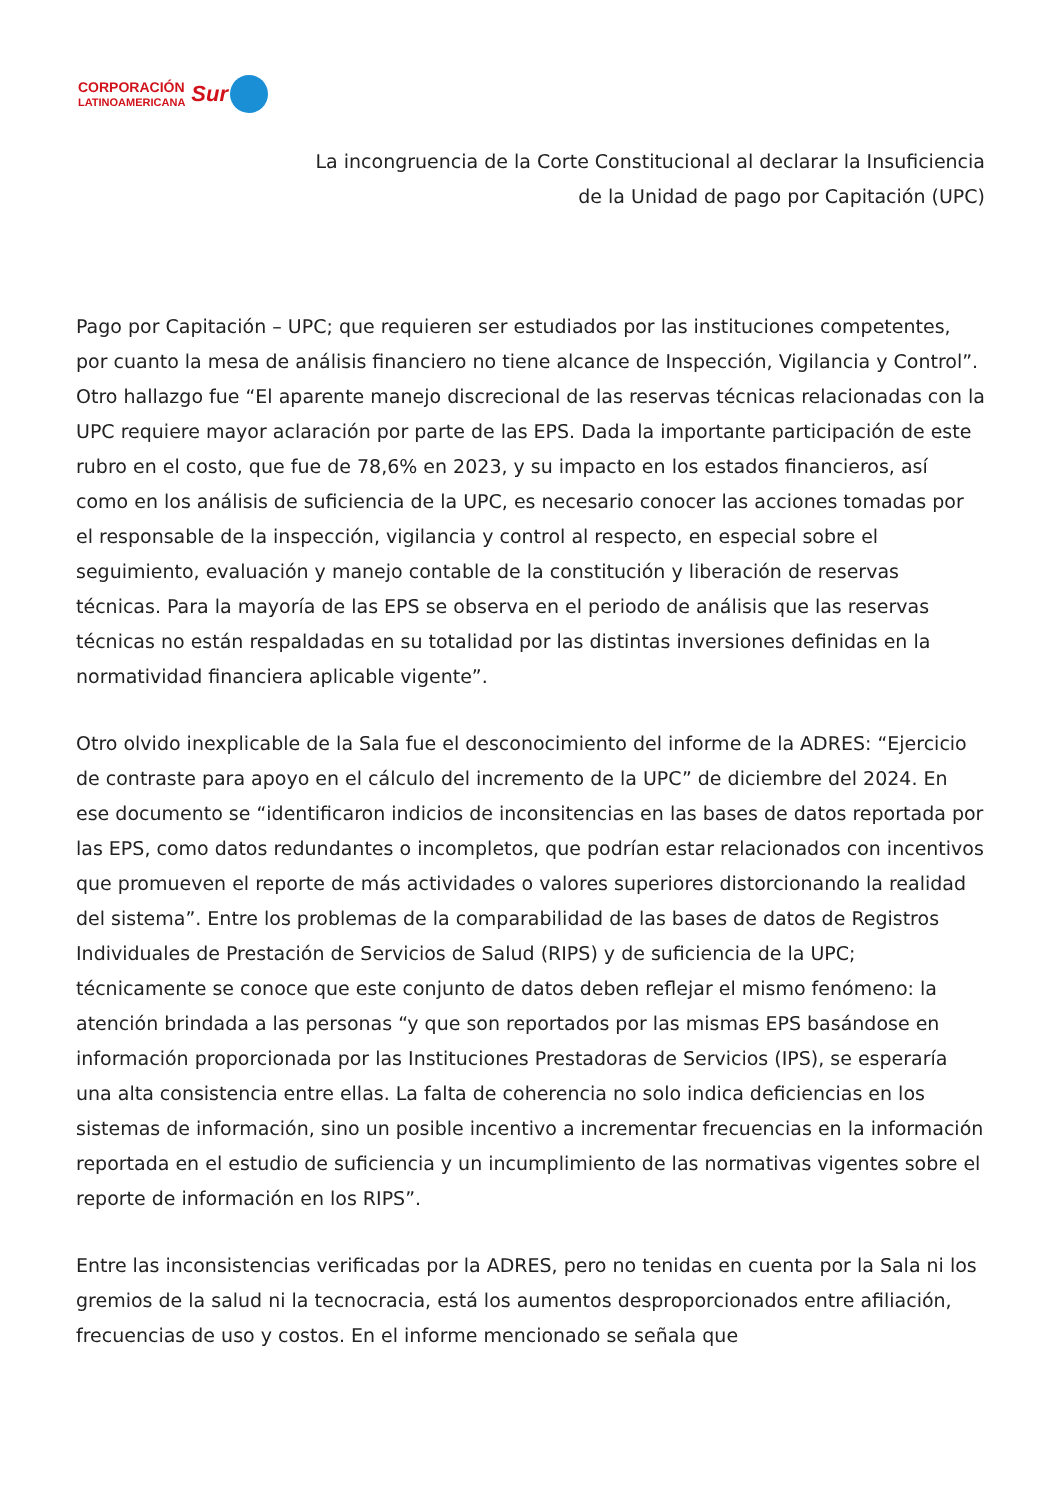CORPORACIÓN
LATINOAMERICANA
Sur
La incongruencia de la Corte Constitucional al declarar la Insuficiencia
de la Unidad de pago por Capitación (UPC)
Pago por Capitación – UPC; que requieren ser estudiados por las instituciones competentes, por cuanto la mesa de análisis financiero no tiene alcance de Inspección, Vigilancia y Control”. Otro hallazgo fue “El aparente manejo discrecional de las reservas técnicas relacionadas con la UPC requiere mayor aclaración por parte de las EPS. Dada la importante participación de este rubro en el costo, que fue de 78,6% en 2023, y su impacto en los estados financieros, así como en los análisis de suficiencia de la UPC, es necesario conocer las acciones tomadas por el responsable de la inspección, vigilancia y control al respecto, en especial sobre el seguimiento, evaluación y manejo contable de la constitución y liberación de reservas técnicas. Para la mayoría de las EPS se observa en el periodo de análisis que las reservas técnicas no están respaldadas en su totalidad por las distintas inversiones definidas en la normatividad financiera aplicable vigente”.
Otro olvido inexplicable de la Sala fue el desconocimiento del informe de la ADRES: “Ejercicio de contraste para apoyo en el cálculo del incremento de la UPC” de diciembre del 2024. En ese documento se “identificaron indicios de inconsitencias en las bases de datos reportada por las EPS, como datos redundantes o incompletos, que podrían estar relacionados con incentivos que promueven el reporte de más actividades o valores superiores distorcionando la realidad del sistema”. Entre los problemas de la comparabilidad de las bases de datos de Registros Individuales de Prestación de Servicios de Salud (RIPS) y de suficiencia de la UPC; técnicamente se conoce que este conjunto de datos deben reflejar el mismo fenómeno: la atención brindada a las personas “y que son reportados por las mismas EPS basándose en información proporcionada por las Instituciones Prestadoras de Servicios (IPS), se esperaría una alta consistencia entre ellas. La falta de coherencia no solo indica deficiencias en los sistemas de información, sino un posible incentivo a incrementar frecuencias en la información reportada en el estudio de suficiencia y un incumplimiento de las normativas vigentes sobre el reporte de información en los RIPS”.
Entre las inconsistencias verificadas por la ADRES, pero no tenidas en cuenta por la Sala ni los gremios de la salud ni la tecnocracia, está los aumentos desproporcionados entre afiliación, frecuencias de uso y costos. En el informe mencionado se señala que